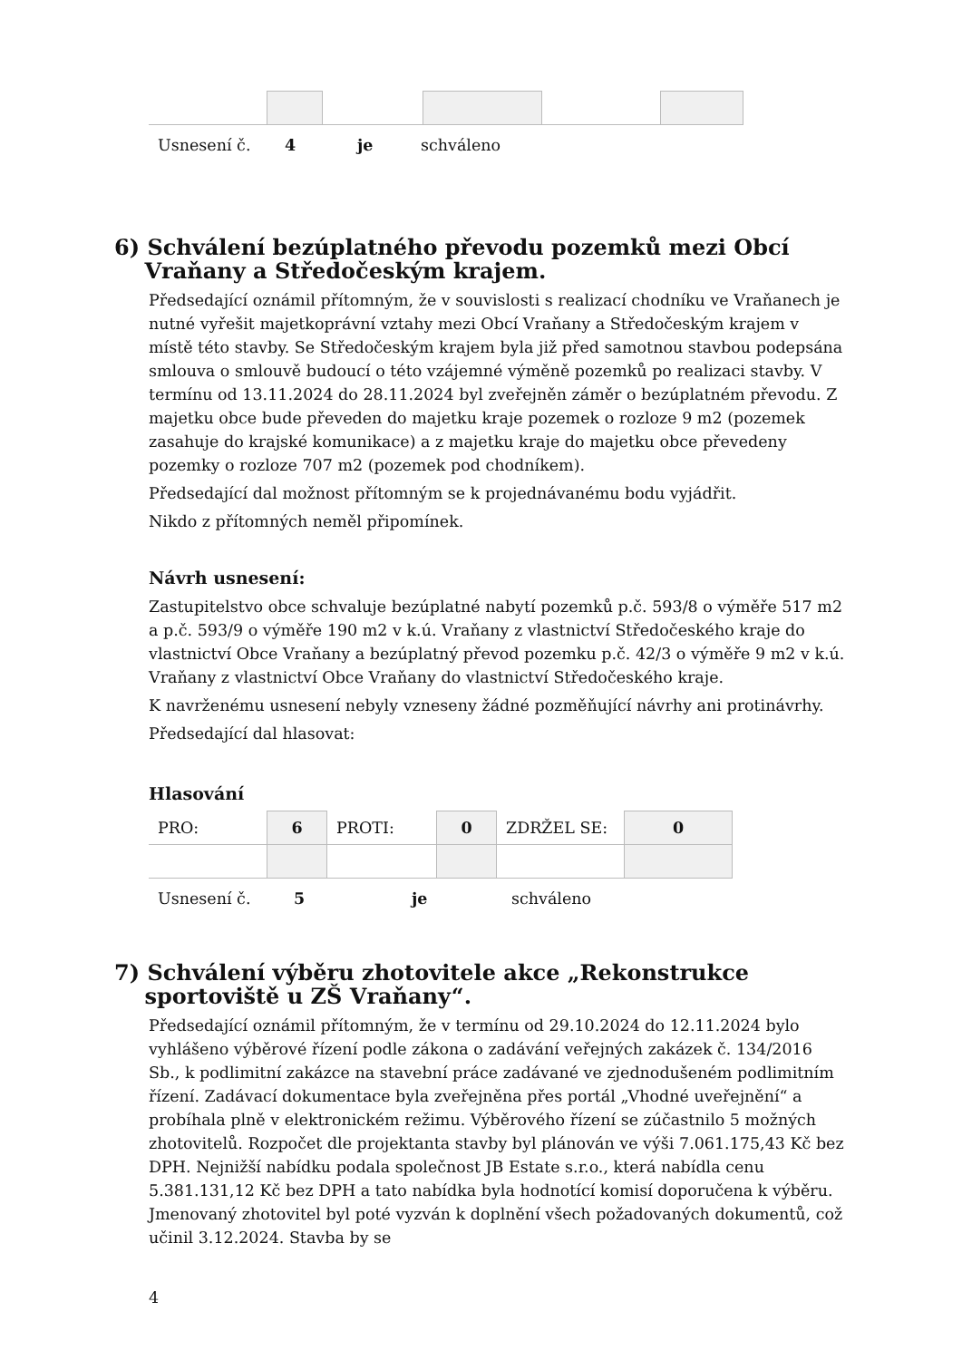| Usnesení č. | 4 | je | schváleno |
6) Schválení bezúplatného převodu pozemků mezi Obcí
Vraňany a Středočeským krajem.
Předsedající oznámil přítomným, že v souvislosti s realizací chodníku ve Vraňanech je nutné vyřešit majetkoprávní vztahy mezi Obcí Vraňany a Středočeským krajem v místě této stavby. Se Středočeským krajem byla již před samotnou stavbou podepsána smlouva o smlouvě budoucí o této vzájemné výměně pozemků po realizaci stavby. V termínu od 13.11.2024 do 28.11.2024 byl zveřejněn záměr o bezúplatném převodu. Z majetku obce bude převeden do majetku kraje pozemek o rozloze 9 m2 (pozemek zasahuje do krajské komunikace) a z majetku kraje do majetku obce převedeny pozemky o rozloze 707 m2 (pozemek pod chodníkem).
Předsedající dal možnost přítomným se k projednávanému bodu vyjádřit.
Nikdo z přítomných neměl připomínek.
Návrh usnesení:
Zastupitelstvo obce schvaluje bezúplatné nabytí pozemků p.č. 593/8 o výměře 517 m2 a p.č. 593/9 o výměře 190 m2 v k.ú. Vraňany z vlastnictví Středočeského kraje do vlastnictví Obce Vraňany a bezúplatný převod pozemku p.č. 42/3 o výměře 9 m2 v k.ú. Vraňany z vlastnictví Obce Vraňany do vlastnictví Středočeského kraje.
K navrženému usnesení nebyly vzneseny žádné pozměňující návrhy ani protinávrhy.
Předsedající dal hlasovat:
Hlasování
| PRO: | 6 | PROTI: | 0 | ZDRŽEL SE: | 0 |
| Usnesení č. | 5 | je | schváleno |
7) Schválení výběru zhotovitele akce „Rekonstrukce
sportoviště u ZŠ Vraňany“.
Předsedající oznámil přítomným, že v termínu od 29.10.2024 do 12.11.2024 bylo vyhlášeno výběrové řízení podle zákona o zadávání veřejných zakázek č. 134/2016 Sb., k podlimitní zakázce na stavební práce zadávané ve zjednodušeném podlimitním řízení. Zadávací dokumentace byla zveřejněna přes portál „Vhodné uveřejnění“ a probíhala plně v elektronickém režimu. Výběrového řízení se zúčastnilo 5 možných zhotovitelů. Rozpočet dle projektanta stavby byl plánován ve výši 7.061.175,43 Kč bez DPH. Nejnižší nabídku podala společnost JB Estate s.r.o., která nabídla cenu 5.381.131,12 Kč bez DPH a tato nabídka byla hodnotící komisí doporučena k výběru. Jmenovaný zhotovitel byl poté vyzván k doplnění všech požadovaných dokumentů, což učinil 3.12.2024. Stavba by se
4